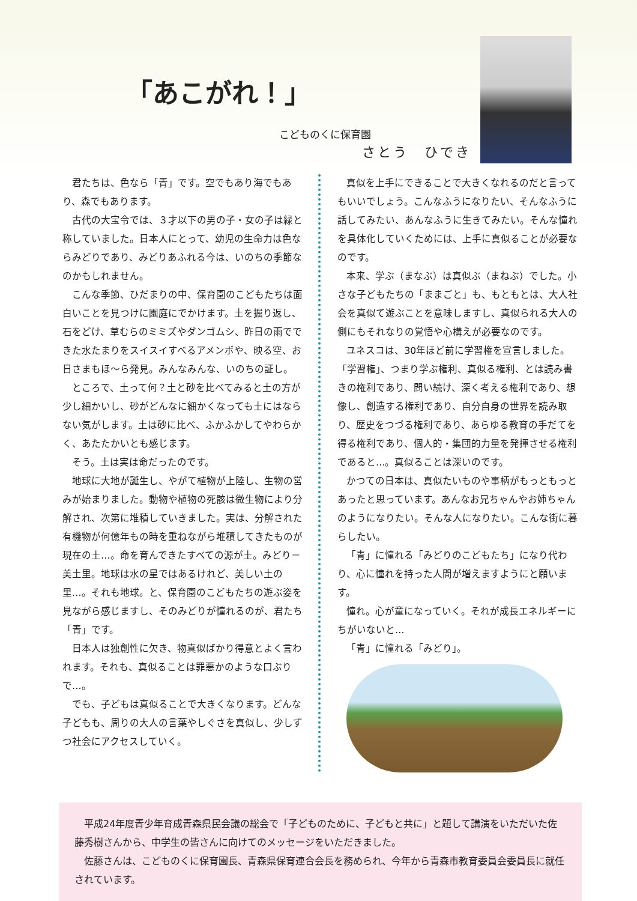「あこがれ！」
こどものくに保育園
さとう　ひでき
君たちは、色なら「青」です。空でもあり海でもあり、森でもあります。
古代の大宝令では、３才以下の男の子・女の子は緑と称していました。日本人にとって、幼児の生命力は色ならみどりであり、みどりあふれる今は、いのちの季節なのかもしれません。
こんな季節、ひだまりの中、保育園のこどもたちは面白いことを見つけに園庭にでかけます。土を掘り返し、石をどけ、草むらのミミズやダンゴムシ、昨日の雨でできた水たまりをスイスイすべるアメンボや、映る空、お日さまもほ～ら発見。みんなみんな、いのちの証し。
ところで、土って何？土と砂を比べてみると土の方が少し細かいし、砂がどんなに細かくなっても土にはならない気がします。土は砂に比べ、ふかふかしてやわらかく、あたたかいとも感じます。
そう。土は実は命だったのです。
地球に大地が誕生し、やがて植物が上陸し、生物の営みが始まりました。動物や植物の死骸は微生物により分解され、次第に堆積していきました。実は、分解された有機物が何億年もの時を重ねながら堆積してきたものが現在の土…。命を育んできたすべての源が土。みどり＝美土里。地球は水の星ではあるけれど、美しい土の里…。それも地球。と、保育園のこどもたちの遊ぶ姿を見ながら感じますし、そのみどりが憧れるのが、君たち「青」です。
日本人は独創性に欠き、物真似ばかり得意とよく言われます。それも、真似ることは罪悪かのような口ぶりで…。
でも、子どもは真似ることで大きくなります。どんな子どもも、周りの大人の言葉やしぐさを真似し、少しずつ社会にアクセスしていく。
真似を上手にできることで大きくなれるのだと言ってもいいでしょう。こんなふうになりたい、そんなふうに話してみたい、あんなふうに生きてみたい。そんな憧れを具体化していくためには、上手に真似ることが必要なのです。
本来、学ぶ（まなぶ）は真似ぶ（まねぶ）でした。小さな子どもたちの「ままごと」も、もともとは、大人社会を真似て遊ぶことを意味しますし、真似られる大人の側にもそれなりの覚悟や心構えが必要なのです。
ユネスコは、30年ほど前に学習権を宣言しました。「学習権」、つまり学ぶ権利、真似る権利、とは読み書きの権利であり、問い続け、深く考える権利であり、想像し、創造する権利であり、自分自身の世界を読み取り、歴史をつづる権利であり、あらゆる教育の手だてを得る権利であり、個人的・集団的力量を発揮させる権利であると…。真似ることは深いのです。
かつての日本は、真似たいものや事柄がもっともっとあったと思っています。あんなお兄ちゃんやお姉ちゃんのようになりたい。そんな人になりたい。こんな街に暮らしたい。
「青」に憧れる「みどりのこどもたち」になり代わり、心に憧れを持った人間が増えますようにと願います。
憧れ。心が童になっていく。それが成長エネルギーにちがいないと…
「青」に憧れる「みどり」。
平成24年度青少年育成青森県民会議の総会で「子どものために、子どもと共に」と題して講演をいただいた佐藤秀樹さんから、中学生の皆さんに向けてのメッセージをいただきました。
佐藤さんは、こどものくに保育園長、青森県保育連合会長を務められ、今年から青森市教育委員会委員長に就任されています。